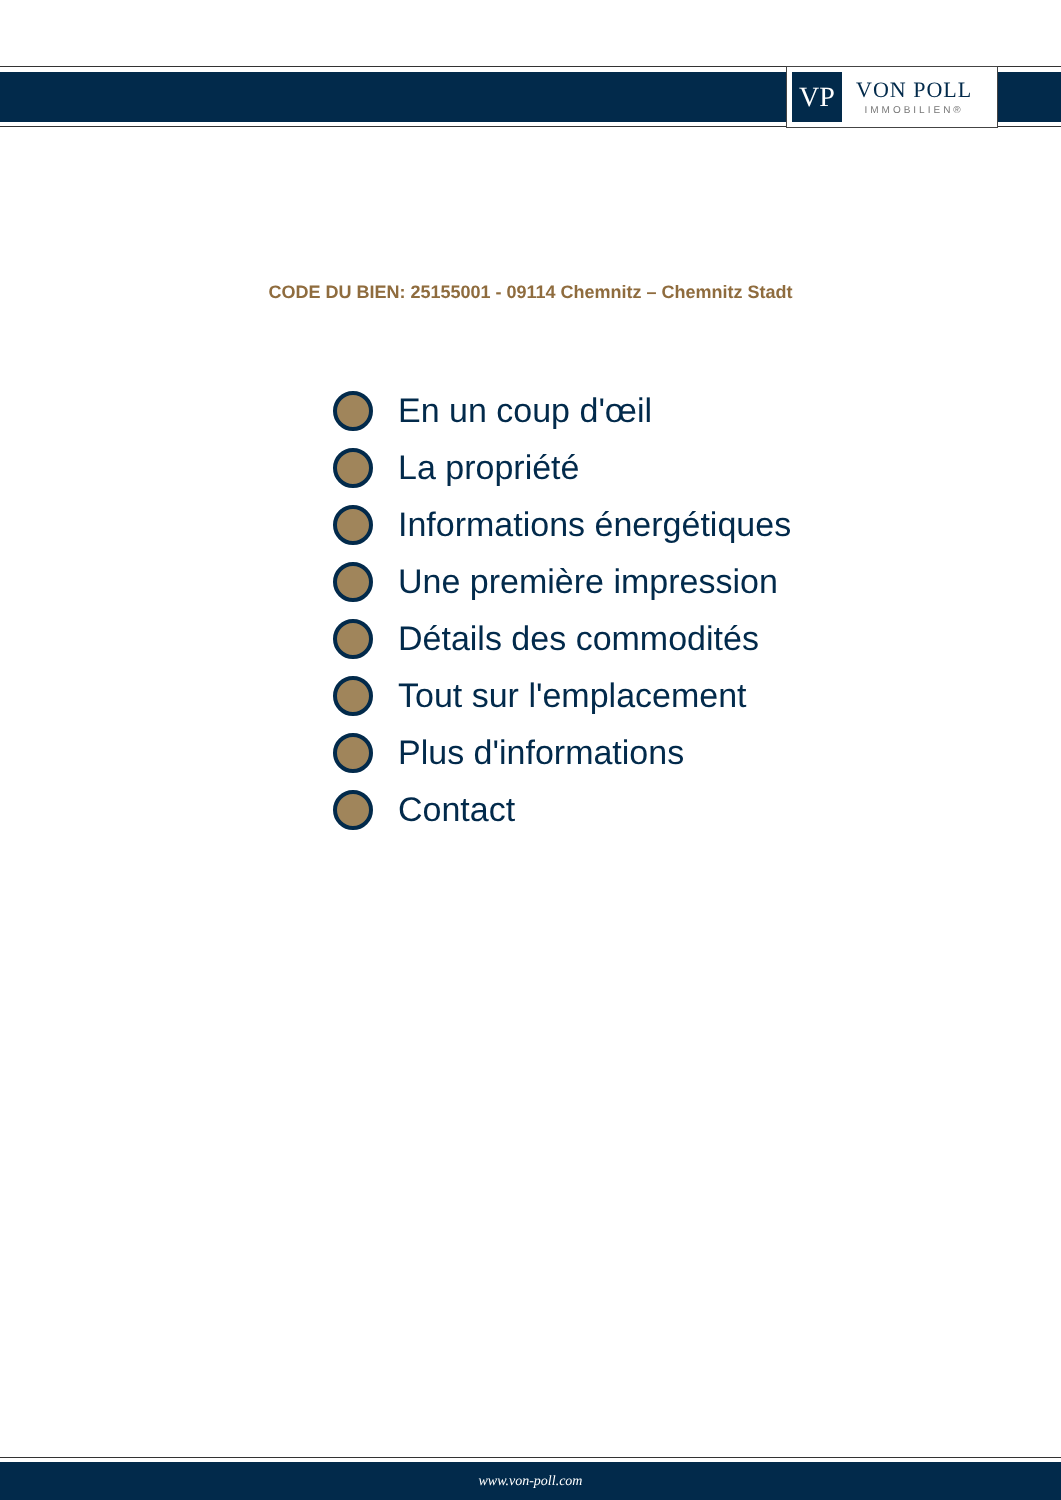VP
VON POLL
IMMOBILIEN®
CODE DU BIEN: 25155001 - 09114 Chemnitz – Chemnitz Stadt
En un coup d'œil
La propriété
Informations énergétiques
Une première impression
Détails des commodités
Tout sur l'emplacement
Plus d'informations
Contact
www.von-poll.com